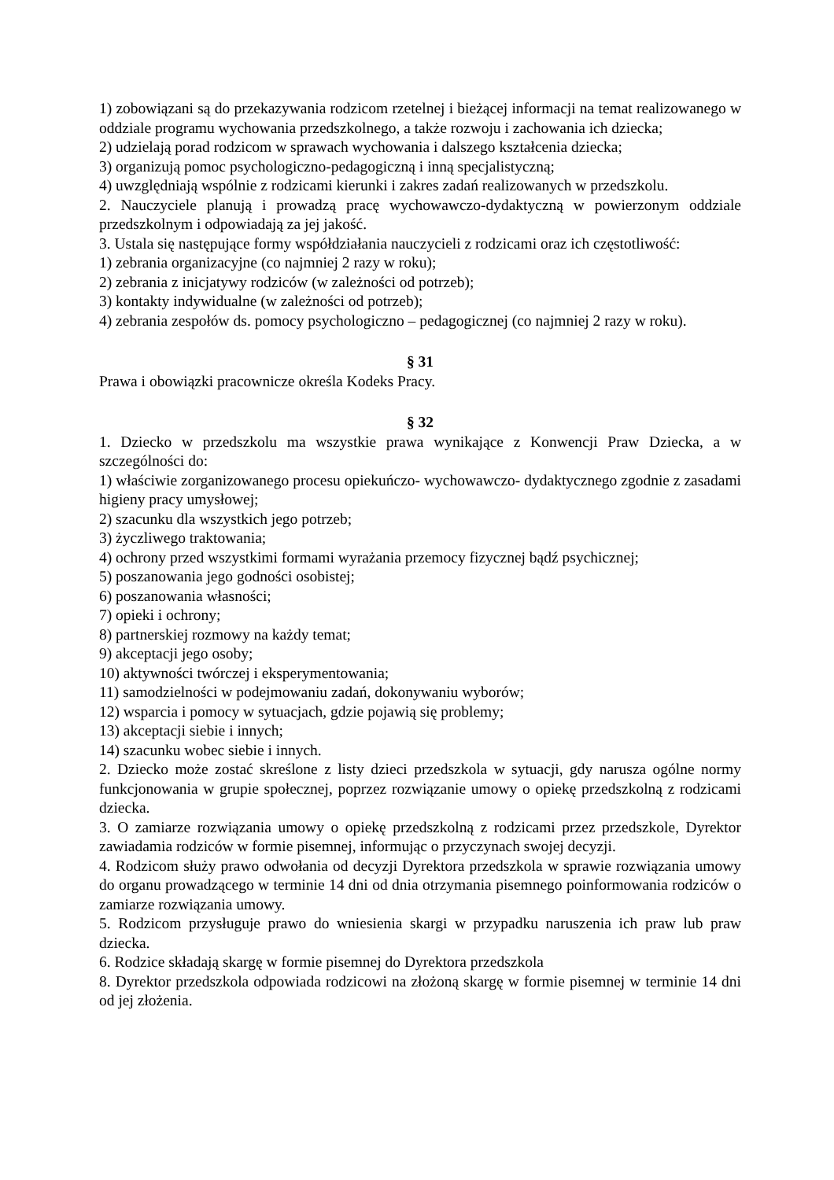1) zobowiązani są do przekazywania rodzicom rzetelnej i bieżącej informacji na temat realizowanego w oddziale programu wychowania przedszkolnego, a także rozwoju i zachowania ich dziecka;
2) udzielają porad rodzicom w sprawach wychowania i dalszego kształcenia dziecka;
3) organizują pomoc psychologiczno-pedagogiczną i inną specjalistyczną;
4) uwzględniają wspólnie z rodzicami kierunki i zakres zadań realizowanych w przedszkolu.
2. Nauczyciele planują i prowadzą pracę wychowawczo-dydaktyczną w powierzonym oddziale przedszkolnym i odpowiadają za jej jakość.
3. Ustala się następujące formy współdziałania nauczycieli z rodzicami oraz ich częstotliwość:
1) zebrania organizacyjne (co najmniej 2 razy w roku);
2) zebrania z inicjatywy rodziców (w zależności od potrzeb);
3) kontakty indywidualne (w zależności od potrzeb);
4) zebrania zespołów ds. pomocy psychologiczno – pedagogicznej (co najmniej 2 razy w roku).
§ 31
Prawa i obowiązki pracownicze określa Kodeks Pracy.
§ 32
1. Dziecko w przedszkolu ma wszystkie prawa wynikające z Konwencji Praw Dziecka, a w szczególności do:
1) właściwie zorganizowanego procesu opiekuńczo- wychowawczo- dydaktycznego zgodnie z zasadami higieny pracy umysłowej;
2) szacunku dla wszystkich jego potrzeb;
3) życzliwego traktowania;
4) ochrony przed wszystkimi formami wyrażania przemocy fizycznej bądź psychicznej;
5) poszanowania jego godności osobistej;
6) poszanowania własności;
7) opieki i ochrony;
8) partnerskiej rozmowy na każdy temat;
9) akceptacji jego osoby;
10) aktywności twórczej i eksperymentowania;
11) samodzielności w podejmowaniu zadań, dokonywaniu wyborów;
12) wsparcia i pomocy w sytuacjach, gdzie pojawią się problemy;
13) akceptacji siebie i innych;
14) szacunku wobec siebie i innych.
2. Dziecko może zostać skreślone z listy dzieci przedszkola w sytuacji, gdy narusza ogólne normy funkcjonowania w grupie społecznej, poprzez rozwiązanie umowy o opiekę przedszkolną z rodzicami dziecka.
3. O zamiarze rozwiązania umowy o opiekę przedszkolną z rodzicami przez przedszkole, Dyrektor zawiadamia rodziców w formie pisemnej, informując o przyczynach swojej decyzji.
4. Rodzicom służy prawo odwołania od decyzji Dyrektora przedszkola w sprawie rozwiązania umowy do organu prowadzącego w terminie 14 dni od dnia otrzymania pisemnego poinformowania rodziców o zamiarze rozwiązania umowy.
5. Rodzicom przysługuje prawo do wniesienia skargi w przypadku naruszenia ich praw lub praw dziecka.
6. Rodzice składają skargę w formie pisemnej do Dyrektora przedszkola
8. Dyrektor przedszkola odpowiada rodzicowi na złożoną skargę w formie pisemnej w terminie 14 dni od jej złożenia.